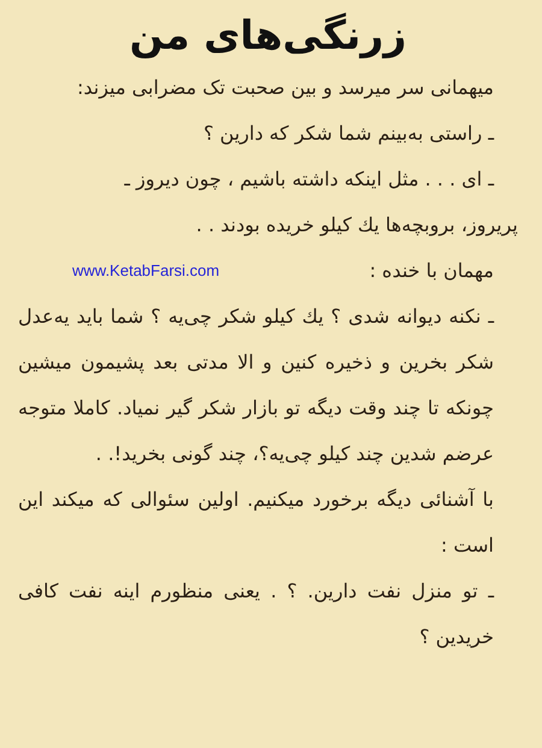زرنگی‌های من
میهمانی سر میرسد و بین صحبت تک مضرابی میزند:
ـ راستی به‌بینم شما شکر که دارین ؟
ـ ای . . . مثل اینکه داشته باشیم ، چون دیروز ـ
پریروز، بروبچه‌ها یك کیلو خریده بودند . .
مهمان با خنده :
www.KetabFarsi.com
ـ نکنه دیوانه شدی ؟ یك کیلو شکر چی‌یه ؟ شما باید یه‌عدل شکر بخرین و ذخیره کنین و الا مدتی بعد پشیمون میشین چونکه تا چند وقت دیگه تو بازار شکر گیر نمیاد. کاملا متوجه عرضم شدین چند کیلو چی‌یه؟، چند گونی بخرید!. .
با آشنائی دیگه برخورد میکنیم. اولین سئوالی که میکند این است :
ـ تو منزل نفت دارین. ؟ . یعنی منظورم اینه نفت کافی خریدین ؟